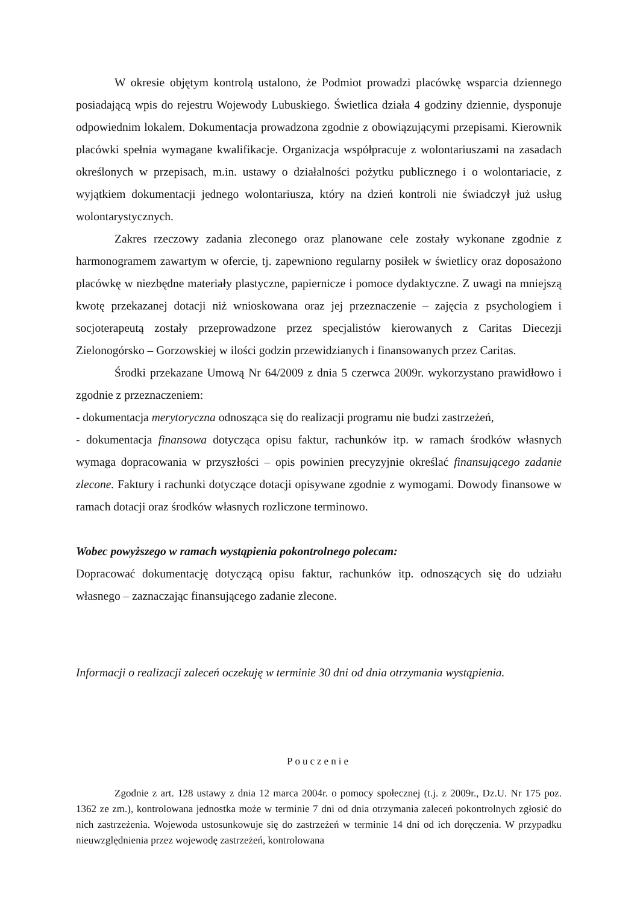W okresie objętym kontrolą ustalono, że Podmiot prowadzi placówkę wsparcia dziennego posiadającą wpis do rejestru Wojewody Lubuskiego. Świetlica działa 4 godziny dziennie, dysponuje odpowiednim lokalem. Dokumentacja prowadzona zgodnie z obowiązującymi przepisami. Kierownik placówki spełnia wymagane kwalifikacje. Organizacja współpracuje z wolontariuszami na zasadach określonych w przepisach, m.in. ustawy o działalności pożytku publicznego i o wolontariacie, z wyjątkiem dokumentacji jednego wolontariusza, który na dzień kontroli nie świadczył już usług wolontarystycznych.
Zakres rzeczowy zadania zleconego oraz planowane cele zostały wykonane zgodnie z harmonogramem zawartym w ofercie, tj. zapewniono regularny posiłek w świetlicy oraz doposażono placówkę w niezbędne materiały plastyczne, papiernicze i pomoce dydaktyczne. Z uwagi na mniejszą kwotę przekazanej dotacji niż wnioskowana oraz jej przeznaczenie – zajęcia z psychologiem i socjoterapeutą zostały przeprowadzone przez specjalistów kierowanych z Caritas Diecezji Zielonogórsko – Gorzowskiej w ilości godzin przewidzianych i finansowanych przez Caritas.
Środki przekazane Umową Nr 64/2009 z dnia 5 czerwca 2009r. wykorzystano prawidłowo i zgodnie z przeznaczeniem:
- dokumentacja merytoryczna odnosząca się do realizacji programu nie budzi zastrzeżeń,
- dokumentacja finansowa dotycząca opisu faktur, rachunków itp. w ramach środków własnych wymaga dopracowania w przyszłości – opis powinien precyzyjnie określać finansującego zadanie zlecone. Faktury i rachunki dotyczące dotacji opisywane zgodnie z wymogami. Dowody finansowe w ramach dotacji oraz środków własnych rozliczone terminowo.
Wobec powyższego w ramach wystąpienia pokontrolnego polecam:
Dopracować dokumentację dotyczącą opisu faktur, rachunków itp. odnoszących się do udziału własnego – zaznaczając finansującego zadanie zlecone.
Informacji o realizacji zaleceń oczekuję w terminie 30 dni od dnia otrzymania wystąpienia.
Pouczenie
Zgodnie z art. 128 ustawy z dnia 12 marca 2004r. o pomocy społecznej (t.j. z 2009r., Dz.U. Nr 175 poz. 1362 ze zm.), kontrolowana jednostka może w terminie 7 dni od dnia otrzymania zaleceń pokontrolnych zgłosić do nich zastrzeżenia. Wojewoda ustosunkowuje się do zastrzeżeń w terminie 14 dni od ich doręczenia. W przypadku nieuwzględnienia przez wojewodę zastrzeżeń, kontrolowana